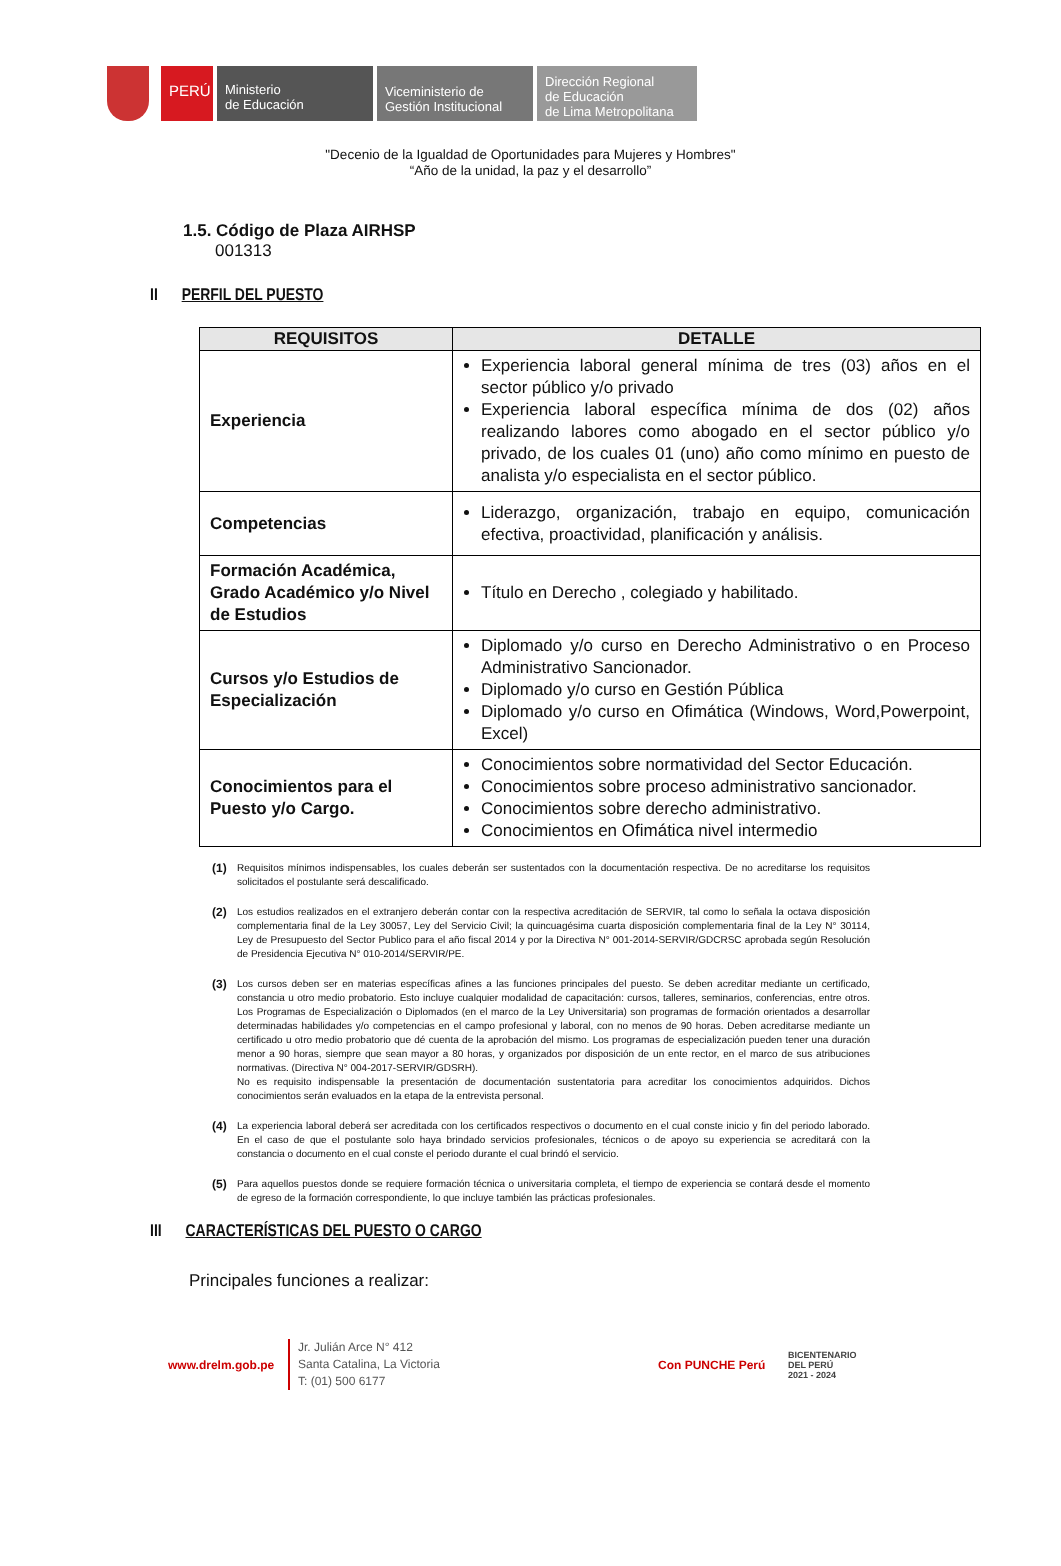PERÚ
Ministerio
de Educación
Viceministerio de
Gestión Institucional
Dirección Regional
de Educación
de Lima Metropolitana
"Decenio de la Igualdad de Oportunidades para Mujeres y Hombres"
“Año de la unidad, la paz y el desarrollo”
1.5. Código de Plaza AIRHSP
001313
II PERFIL DEL PUESTO
| REQUISITOS | DETALLE |
| --- | --- |
| Experiencia | Experiencia laboral general mínima de tres (03) años en el sector público y/o privado Experiencia laboral específica mínima de dos (02) años realizando labores como abogado en el sector público y/o privado, de los cuales 01 (uno) año como mínimo en puesto de analista y/o especialista en el sector público. |
| Competencias | Liderazgo, organización, trabajo en equipo, comunicación efectiva, proactividad, planificación y análisis. |
| Formación Académica, Grado Académico y/o Nivel de Estudios | Título en Derecho , colegiado y habilitado. |
| Cursos y/o Estudios de Especialización | Diplomado y/o curso en Derecho Administrativo o en Proceso Administrativo Sancionador. Diplomado y/o curso en Gestión Pública Diplomado y/o curso en Ofimática (Windows, Word,Powerpoint, Excel) |
| Conocimientos para el Puesto y/o Cargo. | Conocimientos sobre normatividad del Sector Educación. Conocimientos sobre proceso administrativo sancionador. Conocimientos sobre derecho administrativo. Conocimientos en Ofimática nivel intermedio |
(1)
Requisitos mínimos indispensables, los cuales deberán ser sustentados con la documentación respectiva. De no acreditarse los requisitos solicitados el postulante será descalificado.
(2)
Los estudios realizados en el extranjero deberán contar con la respectiva acreditación de SERVIR, tal como lo señala la octava disposición complementaria final de la Ley 30057, Ley del Servicio Civil; la quincuagésima cuarta disposición complementaria final de la Ley N° 30114, Ley de Presupuesto del Sector Publico para el año fiscal 2014 y por la Directiva N° 001-2014-SERVIR/GDCRSC aprobada según Resolución de Presidencia Ejecutiva N° 010-2014/SERVIR/PE.
(3)
Los cursos deben ser en materias específicas afines a las funciones principales del puesto. Se deben acreditar mediante un certificado, constancia u otro medio probatorio. Esto incluye cualquier modalidad de capacitación: cursos, talleres, seminarios, conferencias, entre otros. Los Programas de Especialización o Diplomados (en el marco de la Ley Universitaria) son programas de formación orientados a desarrollar determinadas habilidades y/o competencias en el campo profesional y laboral, con no menos de 90 horas. Deben acreditarse mediante un certificado u otro medio probatorio que dé cuenta de la aprobación del mismo. Los programas de especialización pueden tener una duración menor a 90 horas, siempre que sean mayor a 80 horas, y organizados por disposición de un ente rector, en el marco de sus atribuciones normativas. (Directiva N° 004-2017-SERVIR/GDSRH).
No es requisito indispensable la presentación de documentación sustentatoria para acreditar los conocimientos adquiridos. Dichos conocimientos serán evaluados en la etapa de la entrevista personal.
(4)
La experiencia laboral deberá ser acreditada con los certificados respectivos o documento en el cual conste inicio y fin del periodo laborado. En el caso de que el postulante solo haya brindado servicios profesionales, técnicos o de apoyo su experiencia se acreditará con la constancia o documento en el cual conste el periodo durante el cual brindó el servicio.
(5)
Para aquellos puestos donde se requiere formación técnica o universitaria completa, el tiempo de experiencia se contará desde el momento de egreso de la formación correspondiente, lo que incluye también las prácticas profesionales.
III CARACTERÍSTICAS DEL PUESTO O CARGO
Principales funciones a realizar:
www.drelm.gob.pe
Jr. Julián Arce N° 412
Santa Catalina, La Victoria
T: (01) 500 6177
Con PUNCHE Perú
BICENTENARIO
DEL PERÚ
2021 - 2024